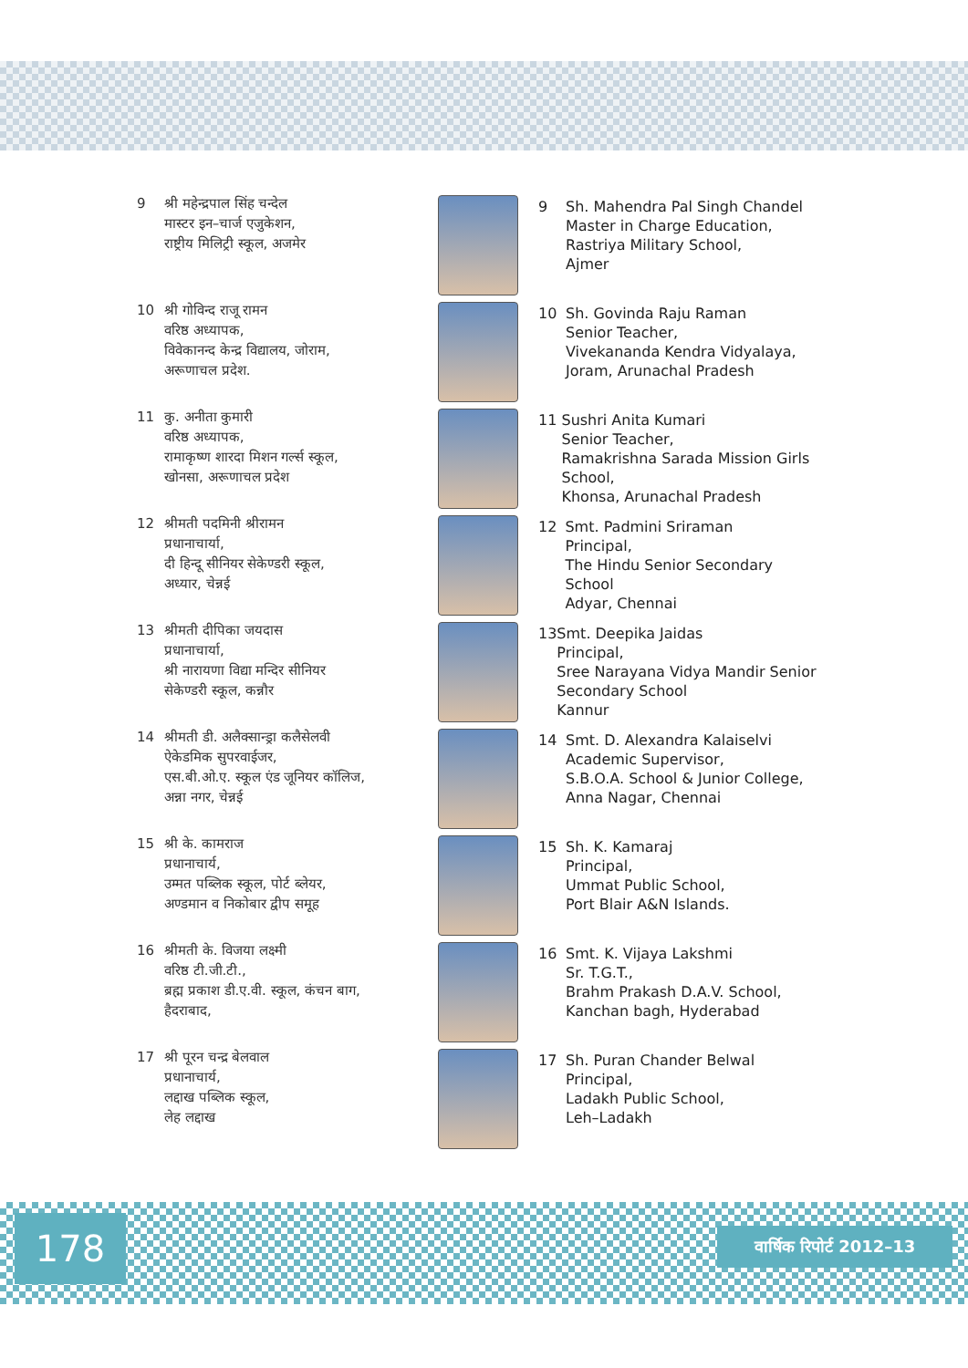9 श्री महेन्द्रपाल सिंह चन्देल
मास्टर इन–चार्ज एजुकेशन,
राष्ट्रीय मिलिट्री स्कूल, अजमेर
9 Sh. Mahendra Pal Singh Chandel
Master in Charge Education,
Rastriya Military School,
Ajmer
10 श्री गोविन्द राजू रामन
वरिष्ठ अध्यापक,
विवेकानन्द केन्द्र विद्यालय, जोराम,
अरूणाचल प्रदेश.
10 Sh. Govinda Raju Raman
Senior Teacher,
Vivekananda Kendra Vidyalaya,
Joram, Arunachal Pradesh
11 कु. अनीता कुमारी
वरिष्ठ अध्यापक,
रामाकृष्ण शारदा मिशन गर्ल्स स्कूल,
खोनसा, अरूणाचल प्रदेश
11 Sushri Anita Kumari
Senior Teacher,
Ramakrishna Sarada Mission Girls School,
Khonsa, Arunachal Pradesh
12 श्रीमती पदमिनी श्रीरामन
प्रधानाचार्या,
दी हिन्दू सीनियर सेकेण्डरी स्कूल,
अध्यार, चेन्नई
12 Smt. Padmini Sriraman
Principal,
The Hindu Senior Secondary School
Adyar, Chennai
13 श्रीमती दीपिका जयदास
प्रधानाचार्या,
श्री नारायणा विद्या मन्दिर सीनियर
सेकेण्डरी स्कूल, कन्नौर
13 Smt. Deepika Jaidas
Principal,
Sree Narayana Vidya Mandir Senior Secondary School
Kannur
14 श्रीमती डी. अलैक्सान्ड्रा कलैसेलवी
ऐकेडमिक सुपरवाईजर,
एस.बी.ओ.ए. स्कूल एंड जूनियर कॉलिज,
अन्ना नगर, चेन्नई
14 Smt. D. Alexandra Kalaiselvi
Academic Supervisor,
S.B.O.A. School & Junior College,
Anna Nagar, Chennai
15 श्री के. कामराज
प्रधानाचार्य,
उम्मत पब्लिक स्कूल, पोर्ट ब्लेयर,
अण्डमान व निकोबार द्वीप समूह
15 Sh. K. Kamaraj
Principal,
Ummat Public School,
Port Blair A&N Islands.
16 श्रीमती के. विजया लक्ष्मी
वरिष्ठ टी.जी.टी.,
ब्रह्म प्रकाश डी.ए.वी. स्कूल, कंचन बाग,
हैदराबाद,
16 Smt. K. Vijaya Lakshmi
Sr. T.G.T.,
Brahm Prakash D.A.V. School,
Kanchan bagh, Hyderabad
17 श्री पूरन चन्द्र बेलवाल
प्रधानाचार्य,
लद्दाख पब्लिक स्कूल,
लेह लद्दाख
17 Sh. Puran Chander Belwal
Principal,
Ladakh Public School,
Leh–Ladakh
178 वार्षिक रिपोर्ट 2012–13